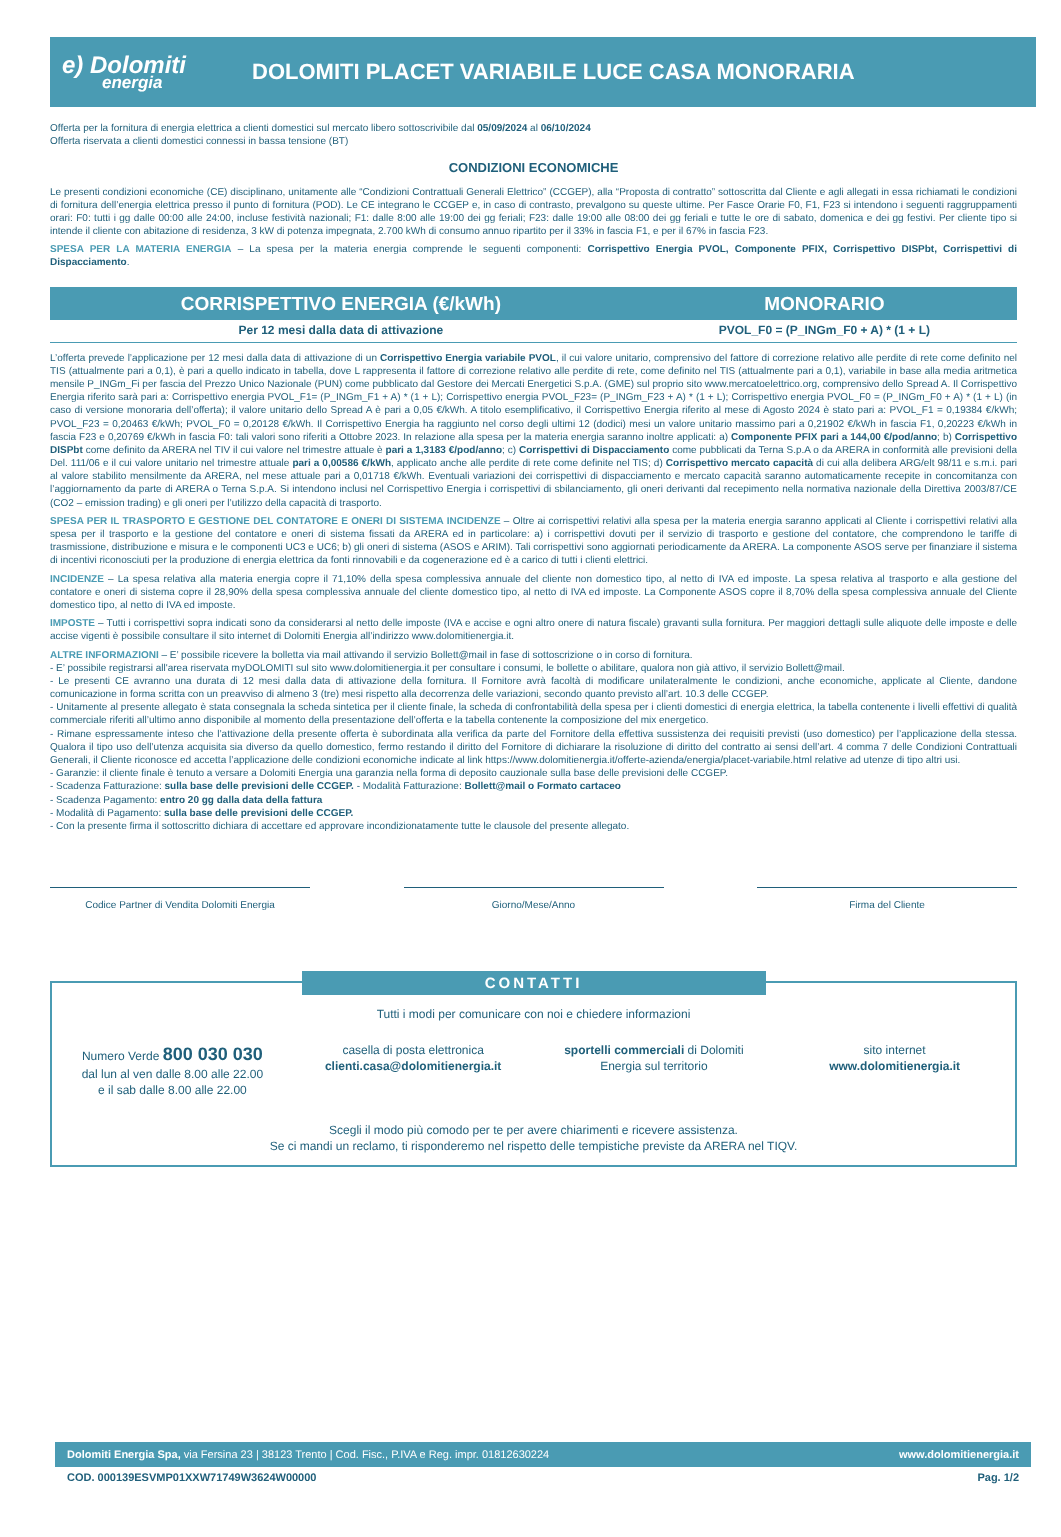e) Dolomiti
energia
DOLOMITI PLACET VARIABILE LUCE CASA MONORARIA
Offerta per la fornitura di energia elettrica a clienti domestici sul mercato libero sottoscrivibile dal 05/09/2024 al 06/10/2024
Offerta riservata a clienti domestici connessi in bassa tensione (BT)
CONDIZIONI ECONOMICHE
Le presenti condizioni economiche (CE) disciplinano, unitamente alle “Condizioni Contrattuali Generali Elettrico” (CCGEP), alla “Proposta di contratto” sottoscritta dal Cliente e agli allegati in essa richiamati le condizioni di fornitura dell’energia elettrica presso il punto di fornitura (POD). Le CE integrano le CCGEP e, in caso di contrasto, prevalgono su queste ultime. Per Fasce Orarie F0, F1, F23 si intendono i seguenti raggruppamenti orari: F0: tutti i gg dalle 00:00 alle 24:00, incluse festività nazionali; F1: dalle 8:00 alle 19:00 dei gg feriali; F23: dalle 19:00 alle 08:00 dei gg feriali e tutte le ore di sabato, domenica e dei gg festivi. Per cliente tipo si intende il cliente con abitazione di residenza, 3 kW di potenza impegnata, 2.700 kWh di consumo annuo ripartito per il 33% in fascia F1, e per il 67% in fascia F23.
SPESA PER LA MATERIA ENERGIA – La spesa per la materia energia comprende le seguenti componenti: Corrispettivo Energia PVOL, Componente PFIX, Corrispettivo DISPbt, Corrispettivi di Dispacciamento.
| CORRISPETTIVO ENERGIA (€/kWh) | MONORARIO |
| --- | --- |
| Per 12 mesi dalla data di attivazione | PVOL_F0 = (P_INGm_F0 + A) * (1 + L) |
L’offerta prevede l’applicazione per 12 mesi dalla data di attivazione di un Corrispettivo Energia variabile PVOL, il cui valore unitario, comprensivo del fattore di correzione relativo alle perdite di rete come definito nel TIS (attualmente pari a 0,1), è pari a quello indicato in tabella, dove L rappresenta il fattore di correzione relativo alle perdite di rete, come definito nel TIS (attualmente pari a 0,1), variabile in base alla media aritmetica mensile P_INGm_Fi per fascia del Prezzo Unico Nazionale (PUN) come pubblicato dal Gestore dei Mercati Energetici S.p.A. (GME) sul proprio sito www.mercatoelettrico.org, comprensivo dello Spread A. Il Corrispettivo Energia riferito sarà pari a: Corrispettivo energia PVOL_F1= (P_INGm_F1 + A) * (1 + L); Corrispettivo energia PVOL_F23= (P_INGm_F23 + A) * (1 + L); Corrispettivo energia PVOL_F0 = (P_INGm_F0 + A) * (1 + L) (in caso di versione monoraria dell’offerta); il valore unitario dello Spread A è pari a 0,05 €/kWh. A titolo esemplificativo, il Corrispettivo Energia riferito al mese di Agosto 2024 è stato pari a: PVOL_F1 = 0,19384 €/kWh; PVOL_F23 = 0,20463 €/kWh; PVOL_F0 = 0,20128 €/kWh. Il Corrispettivo Energia ha raggiunto nel corso degli ultimi 12 (dodici) mesi un valore unitario massimo pari a 0,21902 €/kWh in fascia F1, 0,20223 €/kWh in fascia F23 e 0,20769 €/kWh in fascia F0: tali valori sono riferiti a Ottobre 2023. In relazione alla spesa per la materia energia saranno inoltre applicati: a) Componente PFIX pari a 144,00 €/pod/anno; b) Corrispettivo DISPbt come definito da ARERA nel TIV il cui valore nel trimestre attuale è pari a 1,3183 €/pod/anno; c) Corrispettivi di Dispacciamento come pubblicati da Terna S.p.A o da ARERA in conformità alle previsioni della Del. 111/06 e il cui valore unitario nel trimestre attuale pari a 0,00586 €/kWh, applicato anche alle perdite di rete come definite nel TIS; d) Corrispettivo mercato capacità di cui alla delibera ARG/elt 98/11 e s.m.i. pari al valore stabilito mensilmente da ARERA, nel mese attuale pari a 0,01718 €/kWh. Eventuali variazioni dei corrispettivi di dispacciamento e mercato capacità saranno automaticamente recepite in concomitanza con l’aggiornamento da parte di ARERA o Terna S.p.A. Si intendono inclusi nel Corrispettivo Energia i corrispettivi di sbilanciamento, gli oneri derivanti dal recepimento nella normativa nazionale della Direttiva 2003/87/CE (CO2 – emission trading) e gli oneri per l’utilizzo della capacità di trasporto.
SPESA PER IL TRASPORTO E GESTIONE DEL CONTATORE E ONERI DI SISTEMA INCIDENZE – Oltre ai corrispettivi relativi alla spesa per la materia energia saranno applicati al Cliente i corrispettivi relativi alla spesa per il trasporto e la gestione del contatore e oneri di sistema fissati da ARERA ed in particolare: a) i corrispettivi dovuti per il servizio di trasporto e gestione del contatore, che comprendono le tariffe di trasmissione, distribuzione e misura e le componenti UC3 e UC6; b) gli oneri di sistema (ASOS e ARIM). Tali corrispettivi sono aggiornati periodicamente da ARERA. La componente ASOS serve per finanziare il sistema di incentivi riconosciuti per la produzione di energia elettrica da fonti rinnovabili e da cogenerazione ed è a carico di tutti i clienti elettrici.
INCIDENZE – La spesa relativa alla materia energia copre il 71,10% della spesa complessiva annuale del cliente non domestico tipo, al netto di IVA ed imposte. La spesa relativa al trasporto e alla gestione del contatore e oneri di sistema copre il 28,90% della spesa complessiva annuale del cliente domestico tipo, al netto di IVA ed imposte. La Componente ASOS copre il 8,70% della spesa complessiva annuale del Cliente domestico tipo, al netto di IVA ed imposte.
IMPOSTE – Tutti i corrispettivi sopra indicati sono da considerarsi al netto delle imposte (IVA e accise e ogni altro onere di natura fiscale) gravanti sulla fornitura. Per maggiori dettagli sulle aliquote delle imposte e delle accise vigenti è possibile consultare il sito internet di Dolomiti Energia all’indirizzo www.dolomitienergia.it.
ALTRE INFORMAZIONI – E’ possibile ricevere la bolletta via mail attivando il servizio Bollett@mail in fase di sottoscrizione o in corso di fornitura.
- E’ possibile registrarsi all'area riservata myDOLOMITI sul sito www.dolomitienergia.it per consultare i consumi, le bollette o abilitare, qualora non già attivo, il servizio Bollett@mail.
- Le presenti CE avranno una durata di 12 mesi dalla data di attivazione della fornitura. Il Fornitore avrà facoltà di modificare unilateralmente le condizioni, anche economiche, applicate al Cliente, dandone comunicazione in forma scritta con un preavviso di almeno 3 (tre) mesi rispetto alla decorrenza delle variazioni, secondo quanto previsto all’art. 10.3 delle CCGEP.
- Unitamente al presente allegato è stata consegnala la scheda sintetica per il cliente finale, la scheda di confrontabilità della spesa per i clienti domestici di energia elettrica, la tabella contenente i livelli effettivi di qualità commerciale riferiti all’ultimo anno disponibile al momento della presentazione dell’offerta e la tabella contenente la composizione del mix energetico.
- Rimane espressamente inteso che l’attivazione della presente offerta è subordinata alla verifica da parte del Fornitore della effettiva sussistenza dei requisiti previsti (uso domestico) per l’applicazione della stessa. Qualora il tipo uso dell’utenza acquisita sia diverso da quello domestico, fermo restando il diritto del Fornitore di dichiarare la risoluzione di diritto del contratto ai sensi dell’art. 4 comma 7 delle Condizioni Contrattuali Generali, il Cliente riconosce ed accetta l’applicazione delle condizioni economiche indicate al link https://www.dolomitienergia.it/offerte-azienda/energia/placet-variabile.html relative ad utenze di tipo altri usi.
- Garanzie: il cliente finale è tenuto a versare a Dolomiti Energia una garanzia nella forma di deposito cauzionale sulla base delle previsioni delle CCGEP.
- Scadenza Fatturazione: sulla base delle previsioni delle CCGEP. - Modalità Fatturazione: Bollett@mail o Formato cartaceo
- Scadenza Pagamento: entro 20 gg dalla data della fattura
- Modalità di Pagamento: sulla base delle previsioni delle CCGEP.
- Con la presente firma il sottoscritto dichiara di accettare ed approvare incondizionatamente tutte le clausole del presente allegato.
Codice Partner di Vendita Dolomiti Energia Giorno/Mese/Anno Firma del Cliente
CONTATTI
Tutti i modi per comunicare con noi e chiedere informazioni
Numero Verde 800 030 030
dal lun al ven dalle 8.00 alle 22.00
e il sab dalle 8.00 alle 22.00
casella di posta elettronica
clienti.casa@dolomitienergia.it
sportelli commerciali di Dolomiti Energia sul territorio
sito internet
www.dolomitienergia.it
Scegli il modo più comodo per te per avere chiarimenti e ricevere assistenza.
Se ci mandi un reclamo, ti risponderemo nel rispetto delle tempistiche previste da ARERA nel TIQV.
Dolomiti Energia Spa, via Fersina 23 | 38123 Trento | Cod. Fisc., P.IVA e Reg. impr. 01812630224 www.dolomitienergia.it
COD. 000139ESVMP01XXW71749W3624W00000 Pag. 1/2